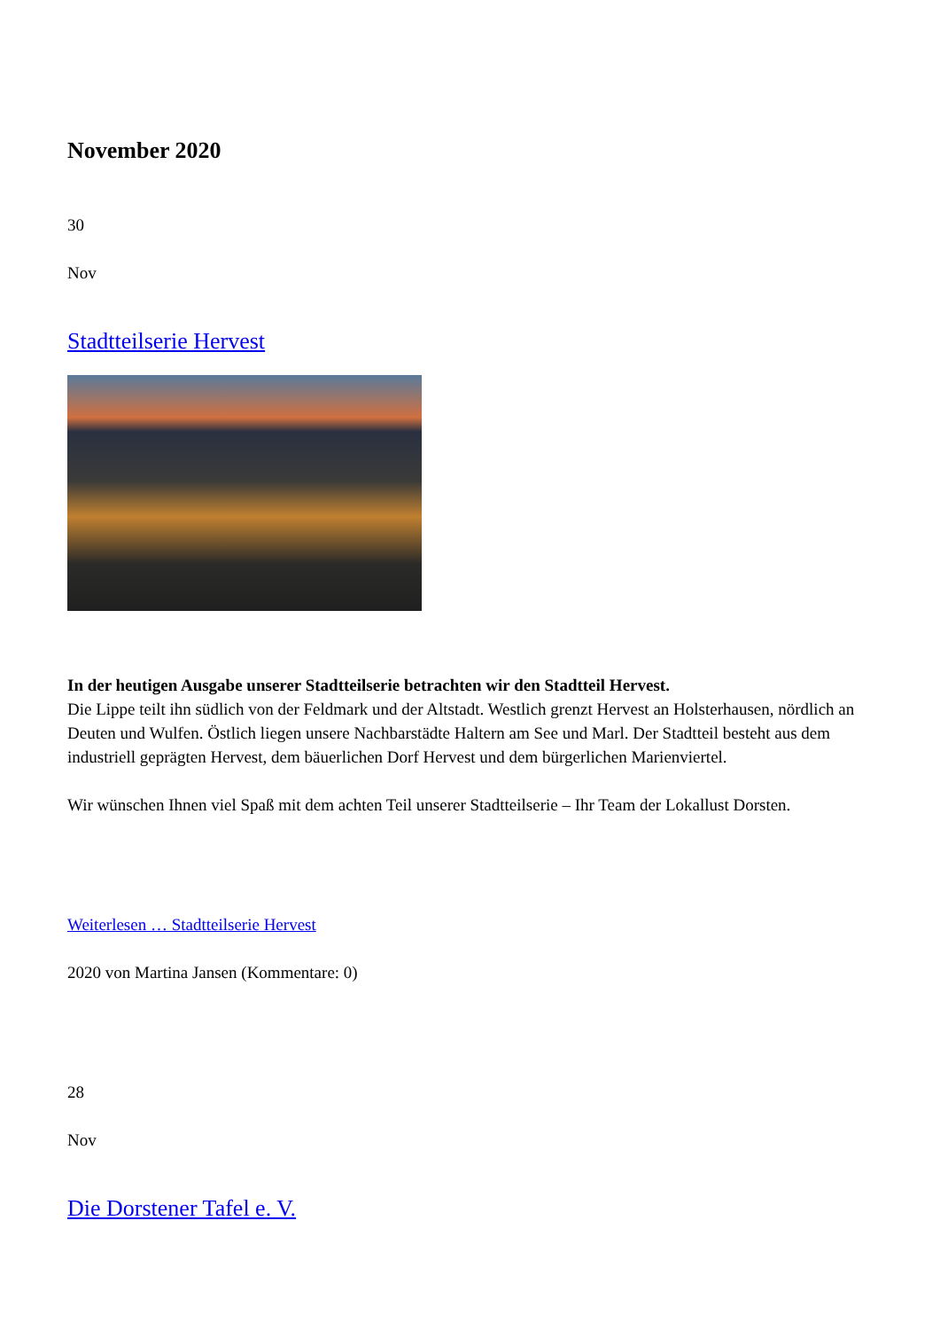November 2020
30
Nov
Stadtteilserie Hervest
In der heutigen Ausgabe unserer Stadtteilserie betrachten wir den Stadtteil Hervest.
Die Lippe teilt ihn südlich von der Feldmark und der Altstadt. Westlich grenzt Hervest an Holsterhausen, nördlich an Deuten und Wulfen. Östlich liegen unsere Nachbarstädte Haltern am See und Marl. Der Stadtteil besteht aus dem industriell geprägten Hervest, dem bäuerlichen Dorf Hervest und dem bürgerlichen Marienviertel.
Wir wünschen Ihnen viel Spaß mit dem achten Teil unserer Stadtteilserie – Ihr Team der Lokallust Dorsten.
Weiterlesen … Stadtteilserie Hervest
2020 von Martina Jansen (Kommentare: 0)
28
Nov
Die Dorstener Tafel e. V.